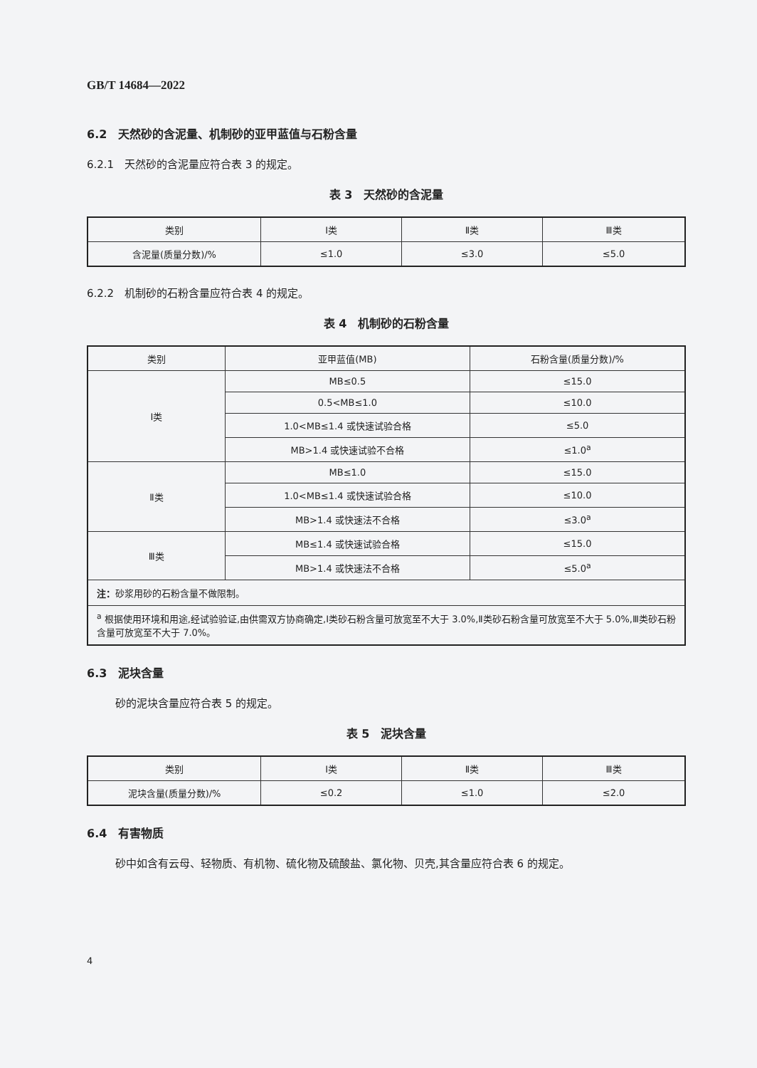GB/T 14684—2022
6.2　天然砂的含泥量、机制砂的亚甲蓝值与石粉含量
6.2.1　天然砂的含泥量应符合表 3 的规定。
表 3　天然砂的含泥量
| 类别 | Ⅰ类 | Ⅱ类 | Ⅲ类 |
| --- | --- | --- | --- |
| 含泥量(质量分数)/% | ≤1.0 | ≤3.0 | ≤5.0 |
6.2.2　机制砂的石粉含量应符合表 4 的规定。
表 4　机制砂的石粉含量
| 类别 | 亚甲蓝值(MB) | 石粉含量(质量分数)/% |
| --- | --- | --- |
| Ⅰ类 | MB≤0.5 | ≤15.0 |
| | 0.5<MB≤1.0 | ≤10.0 |
| | 1.0<MB≤1.4 或快速试验合格 | ≤5.0 |
| | MB>1.4 或快速试验不合格 | ≤1.0<sup>a</sup> |
| Ⅱ类 | MB≤1.0 | ≤15.0 |
| | 1.0<MB≤1.4 或快速试验合格 | ≤10.0 |
| | MB>1.4 或快速法不合格 | ≤3.0<sup>a</sup> |
| Ⅲ类 | MB≤1.4 或快速试验合格 | ≤15.0 |
| | MB>1.4 或快速法不合格 | ≤5.0<sup>a</sup> |
| 注： 砂浆用砂的石粉含量不做限制。 | | |
| <sup>a</sup> 根据使用环境和用途,经试验验证,由供需双方协商确定,Ⅰ类砂石粉含量可放宽至不大于 3.0%,Ⅱ类砂石粉含量可放宽至不大于 5.0%,Ⅲ类砂石粉含量可放宽至不大于 7.0%。 | | |
6.3　泥块含量
砂的泥块含量应符合表 5 的规定。
表 5　泥块含量
| 类别 | Ⅰ类 | Ⅱ类 | Ⅲ类 |
| --- | --- | --- | --- |
| 泥块含量(质量分数)/% | ≤0.2 | ≤1.0 | ≤2.0 |
6.4　有害物质
砂中如含有云母、轻物质、有机物、硫化物及硫酸盐、氯化物、贝壳,其含量应符合表 6 的规定。
4